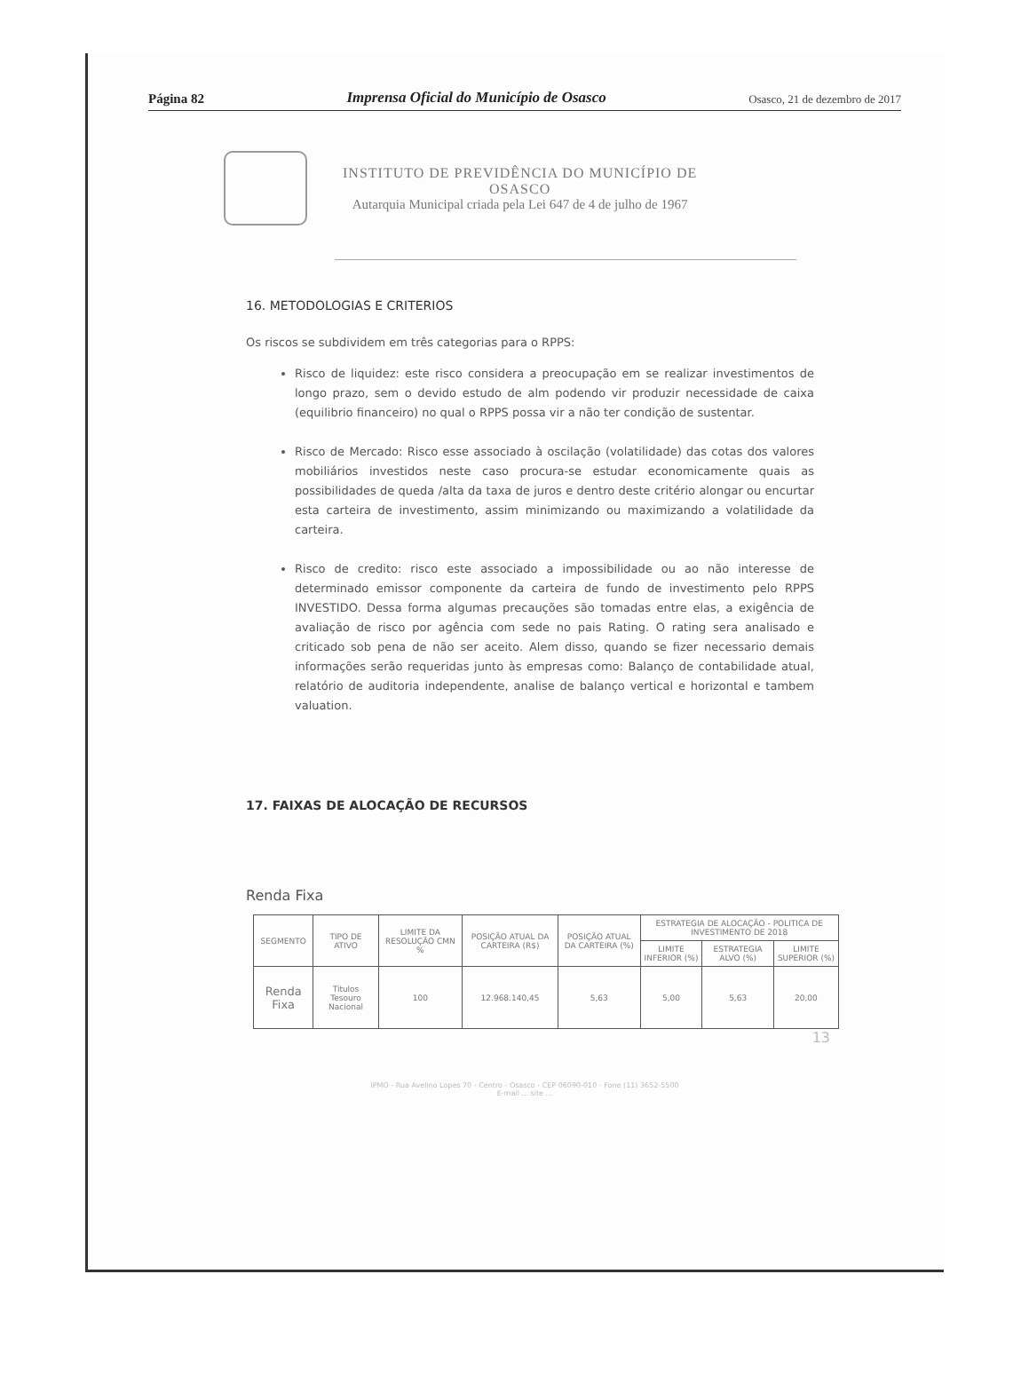Página 82 Imprensa Oficial do Município de Osasco Osasco, 21 de dezembro de 2017
INSTITUTO DE PREVIDÊNCIA DO MUNICÍPIO DE
OSASCO
Autarquia Municipal criada pela Lei 647 de 4 de julho de 1967
16. METODOLOGIAS E CRITERIOS
Os riscos se subdividem em três categorias para o RPPS:
Risco de liquidez: este risco considera a preocupação em se realizar investimentos de longo prazo, sem o devido estudo de alm podendo vir produzir necessidade de caixa (equilibrio financeiro) no qual o RPPS possa vir a não ter condição de sustentar.
Risco de Mercado: Risco esse associado à oscilação (volatilidade) das cotas dos valores mobiliários investidos neste caso procura-se estudar economicamente quais as possibilidades de queda /alta da taxa de juros e dentro deste critério alongar ou encurtar esta carteira de investimento, assim minimizando ou maximizando a volatilidade da carteira.
Risco de credito: risco este associado a impossibilidade ou ao não interesse de determinado emissor componente da carteira de fundo de investimento pelo RPPS INVESTIDO. Dessa forma algumas precauções são tomadas entre elas, a exigência de avaliação de risco por agência com sede no pais Rating. O rating sera analisado e criticado sob pena de não ser aceito. Alem disso, quando se fizer necessario demais informações serão requeridas junto às empresas como: Balanço de contabilidade atual, relatório de auditoria independente, analise de balanço vertical e horizontal e tambem valuation.
17. FAIXAS DE ALOCAÇÃO DE RECURSOS
Renda Fixa
| SEGMENTO | TIPO DE ATIVO | LIMITE DA RESOLUÇÃO CMN % | POSIÇÃO ATUAL DA CARTEIRA (R$) | POSIÇÃO ATUAL DA CARTEIRA (%) | ESTRATEGIA DE ALOCAÇÃO - POLITICA DE INVESTIMENTO DE 2018 | | |
| --- | --- | --- | --- | --- | --- | --- | --- |
| | | | | | LIMITE INFERIOR (%) | ESTRATEGIA ALVO (%) | LIMITE SUPERIOR (%) |
| Renda Fixa | Titulos Tesouro Nacional | 100 | 12.968.140,45 | 5,63 | 5,00 | 5,63 | 20,00 |
13
IPMO - Rua Avelino Lopes 70 - Centro - Osasco - CEP 06090-010 - Fone (11) 3652-5500
E-mail ... site ...